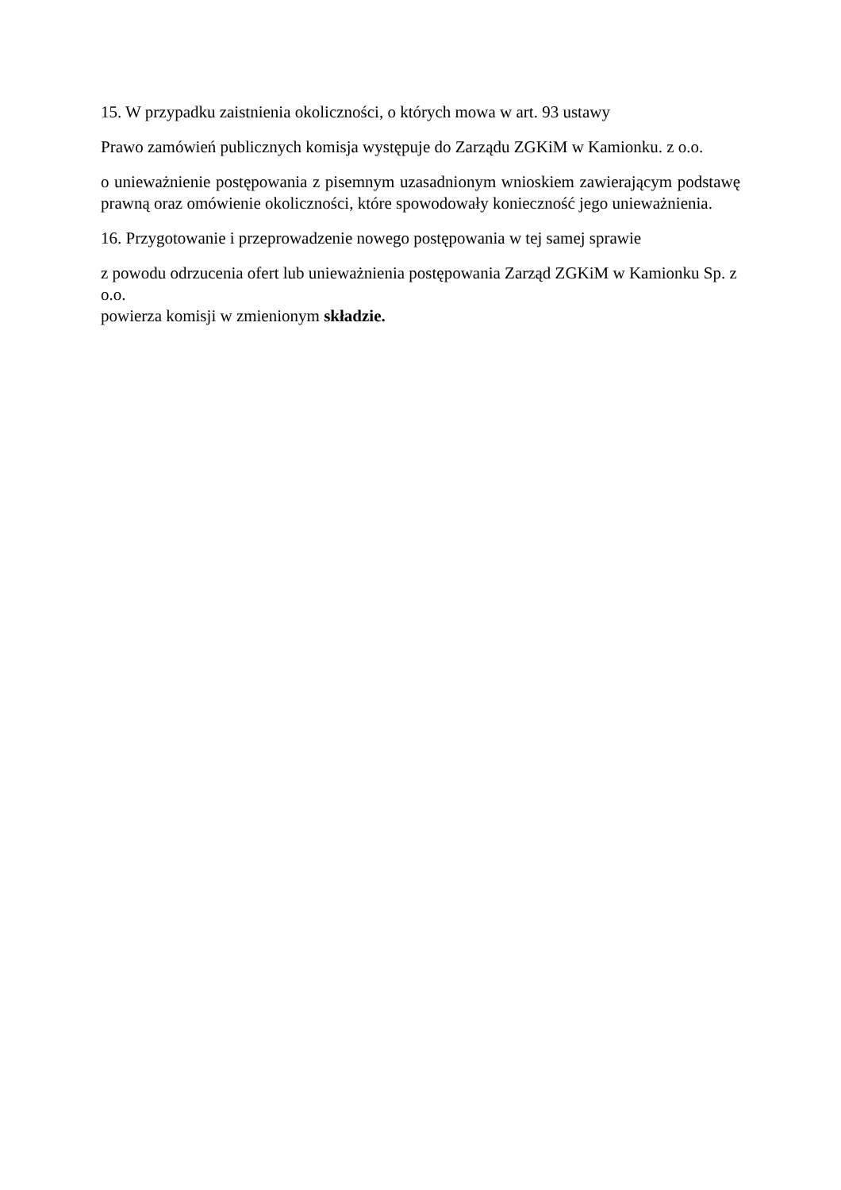15. W przypadku zaistnienia okoliczności, o których mowa w art. 93 ustawy
Prawo zamówień publicznych komisja występuje do Zarządu ZGKiM w Kamionku. z o.o.
o unieważnienie postępowania z pisemnym uzasadnionym wnioskiem zawierającym podstawę prawną oraz omówienie okoliczności, które spowodowały konieczność jego unieważnienia.
16. Przygotowanie i przeprowadzenie nowego postępowania w tej samej sprawie
z powodu odrzucenia ofert lub unieważnienia postępowania Zarząd ZGKiM w Kamionku Sp. z o.o.
powierza komisji w zmienionym składzie.